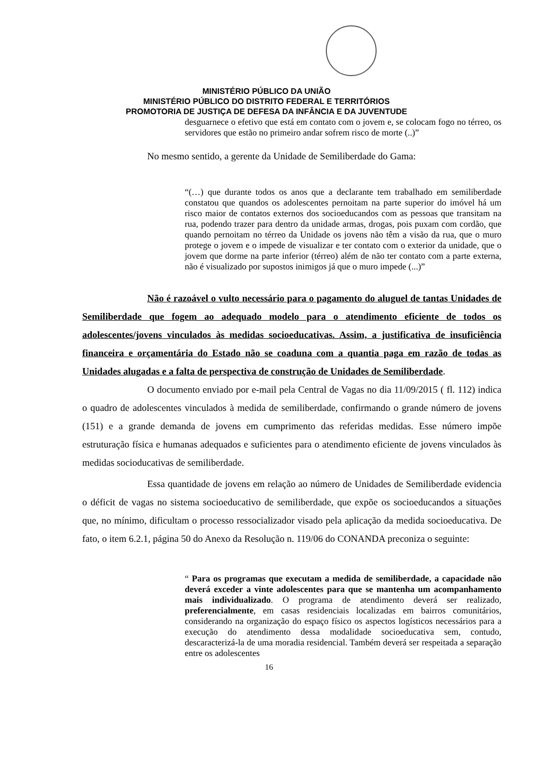MINISTÉRIO PÚBLICO DA UNIÃO
MINISTÉRIO PÚBLICO DO DISTRITO FEDERAL E TERRITÓRIOS
PROMOTORIA DE JUSTIÇA DE DEFESA DA INFÂNCIA E DA JUVENTUDE
desguarnece o efetivo que está em contato com o jovem e, se colocam fogo no térreo, os servidores que estão no primeiro andar sofrem risco de morte (..)”
No mesmo sentido, a gerente da Unidade de Semiliberdade do Gama:
“(…) que durante todos os anos que a declarante tem trabalhado em semiliberdade constatou que quandos os adolescentes pernoitam na parte superior do imóvel há um risco maior de contatos externos dos socioeducandos com as pessoas que transitam na rua, podendo trazer para dentro da unidade armas, drogas, pois puxam com cordão, que quando pernoitam no térreo da Unidade os jovens não têm a visão da rua, que o muro protege o jovem e o impede de visualizar e ter contato com o exterior da unidade, que o jovem que dorme na parte inferior (térreo) além de não ter contato com a parte externa, não é visualizado por supostos inimigos já que o muro impede (...)”
Não é razoável o vulto necessário para o pagamento do aluguel de tantas Unidades de Semiliberdade que fogem ao adequado modelo para o atendimento eficiente de todos os adolescentes/jovens vinculados às medidas socioeducativas. Assim, a justificativa de insuficiência financeira e orçamentária do Estado não se coaduna com a quantia paga em razão de todas as Unidades alugadas e a falta de perspectiva de construção de Unidades de Semiliberdade.
O documento enviado por e-mail pela Central de Vagas no dia 11/09/2015 ( fl. 112) indica o quadro de adolescentes vinculados à medida de semiliberdade, confirmando o grande número de jovens (151) e a grande demanda de jovens em cumprimento das referidas medidas. Esse número impõe estruturação física e humanas adequados e suficientes para o atendimento eficiente de jovens vinculados às medidas socioducativas de semiliberdade.
Essa quantidade de jovens em relação ao número de Unidades de Semiliberdade evidencia o déficit de vagas no sistema socioeducativo de semiliberdade, que expõe os socioeducandos a situações que, no mínimo, dificultam o processo ressocializador visado pela aplicação da medida socioeducativa. De fato, o item 6.2.1, página 50 do Anexo da Resolução n. 119/06 do CONANDA preconiza o seguinte:
“ Para os programas que executam a medida de semiliberdade, a capacidade não deverá exceder a vinte adolescentes para que se mantenha um acompanhamento mais individualizado. O programa de atendimento deverá ser realizado, preferencialmente, em casas residenciais localizadas em bairros comunitários, considerando na organização do espaço físico os aspectos logísticos necessários para a execução do atendimento dessa modalidade socioeducativa sem, contudo, descaracterizá-la de uma moradia residencial. Também deverá ser respeitada a separação entre os adolescentes
16